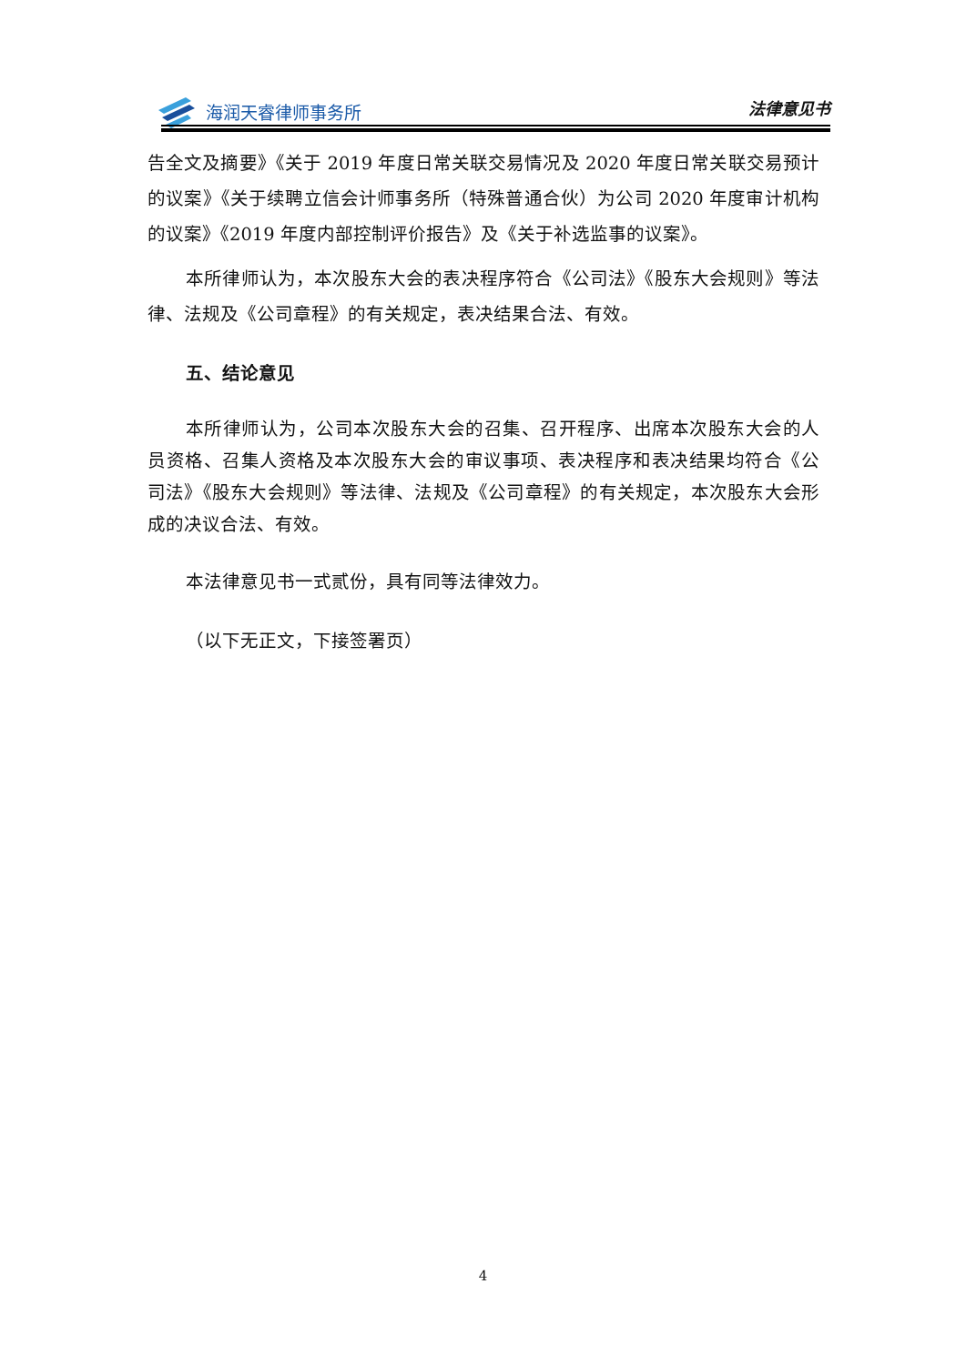海润天睿律师事务所
法律意见书
告全文及摘要》《关于 2019 年度日常关联交易情况及 2020 年度日常关联交易预计的议案》《关于续聘立信会计师事务所（特殊普通合伙）为公司 2020 年度审计机构的议案》《2019 年度内部控制评价报告》及《关于补选监事的议案》。
本所律师认为，本次股东大会的表决程序符合《公司法》《股东大会规则》等法律、法规及《公司章程》的有关规定，表决结果合法、有效。
五、结论意见
本所律师认为，公司本次股东大会的召集、召开程序、出席本次股东大会的人员资格、召集人资格及本次股东大会的审议事项、表决程序和表决结果均符合《公司法》《股东大会规则》等法律、法规及《公司章程》的有关规定，本次股东大会形成的决议合法、有效。
本法律意见书一式贰份，具有同等法律效力。
（以下无正文，下接签署页）
4